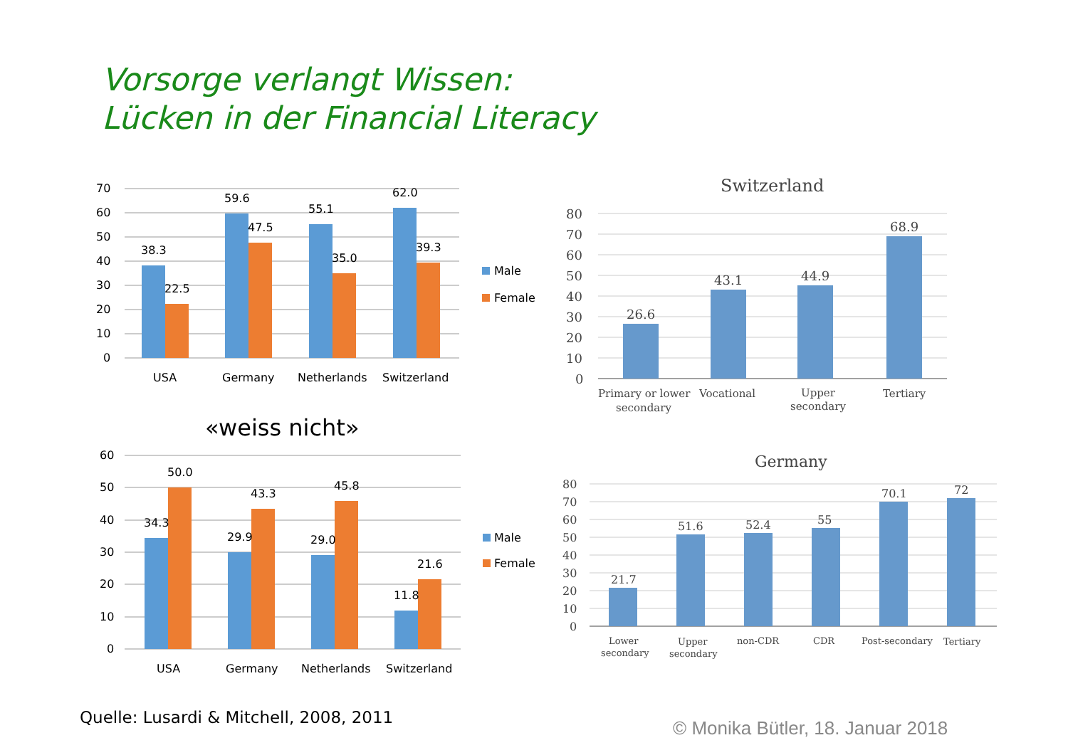Vorsorge verlangt Wissen:
Lücken in der Financial Literacy
70
60
50
40
30
20
10
0
38.3
22.5
59.6
47.5
55.1
35.0
62.0
39.3
USA
Germany
Netherlands
Switzerland
Male
Female
«weiss nicht»
60
50
40
30
20
10
0
34.3
50.0
29.9
43.3
29.0
45.8
11.8
21.6
USA
Germany
Netherlands
Switzerland
Male
Female
Switzerland
80
70
60
50
40
30
20
10
0
26.6
43.1
44.9
68.9
Primary or lower
secondary
Vocational
Upper
secondary
Tertiary
Germany
80
70
60
50
40
30
20
10
0
21.7
51.6
52.4
55
70.1
72
Lower
secondary
Upper
secondary
non-CDR
CDR
Post-secondary
Tertiary
Quelle: Lusardi & Mitchell, 2008, 2011
© Monika Bütler, 18. Januar 2018